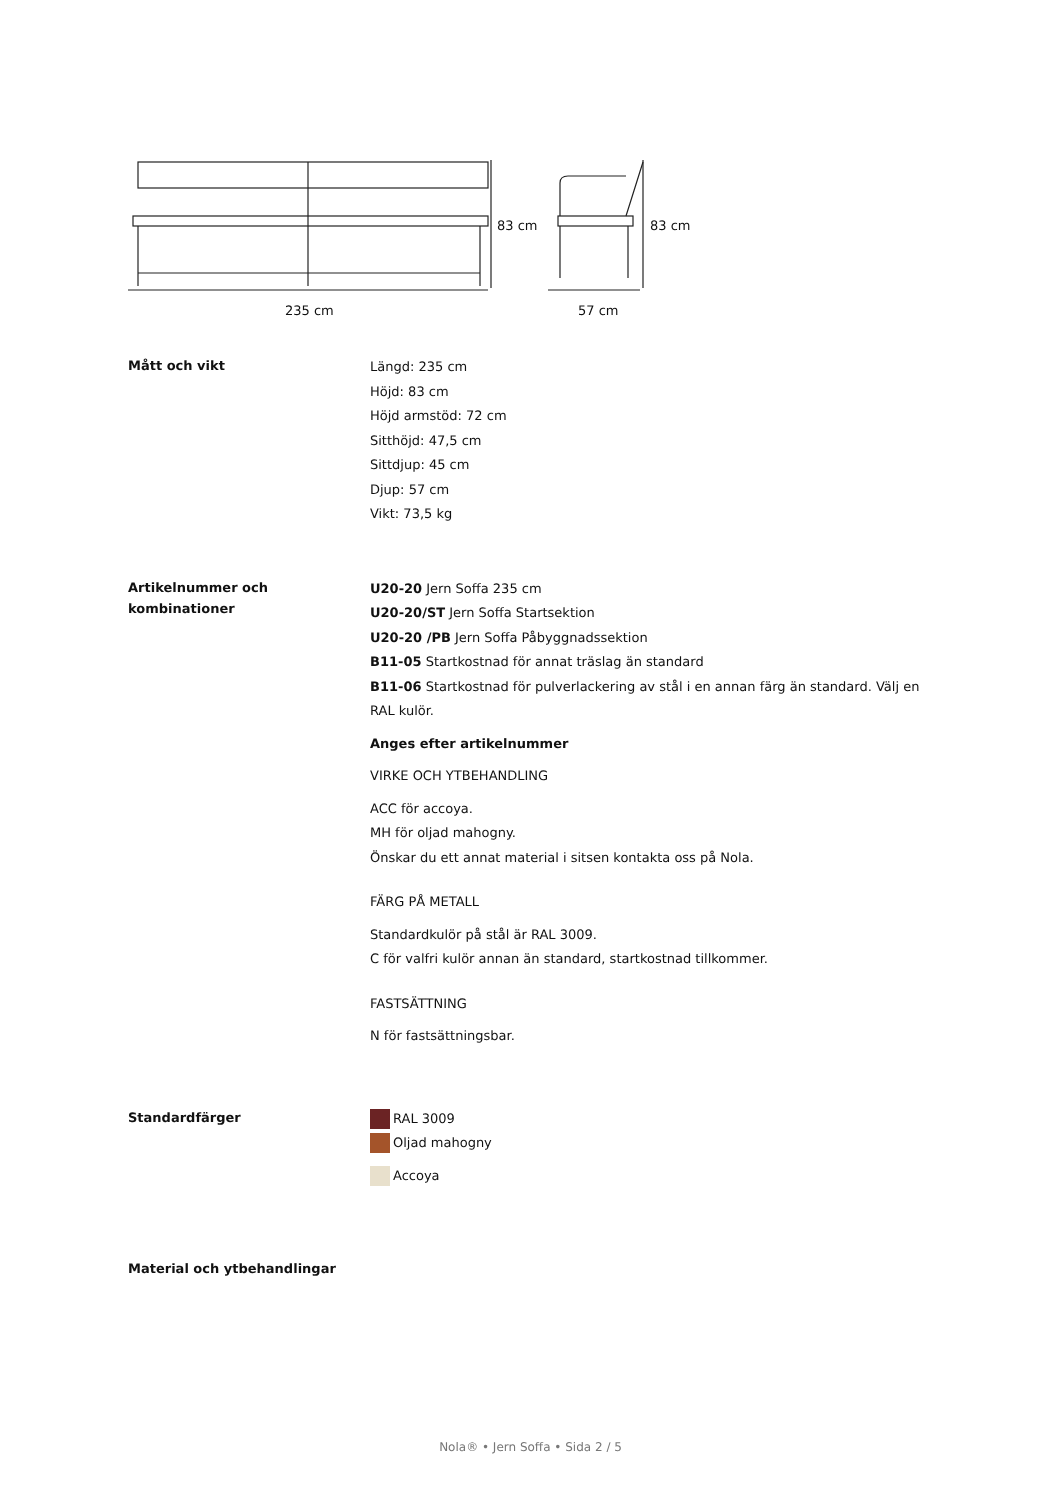83 cm 83 cm
235 cm 57 cm
Mått och vikt
Längd: 235 cm
Höjd: 83 cm
Höjd armstöd: 72 cm
Sitthöjd: 47,5 cm
Sittdjup: 45 cm
Djup: 57 cm
Vikt: 73,5 kg
Artikelnummer och kombinationer
U20-20 Jern Soffa 235 cm
U20-20/ST Jern Soffa Startsektion
U20-20 /PB Jern Soffa Påbyggnadssektion
B11-05 Startkostnad för annat träslag än standard
B11-06 Startkostnad för pulverlackering av stål i en annan färg än standard. Välj en RAL kulör.
Anges efter artikelnummer
VIRKE OCH YTBEHANDLING
ACC för accoya.
MH för oljad mahogny.
Önskar du ett annat material i sitsen kontakta oss på Nola.
FÄRG PÅ METALL
Standardkulör på stål är RAL 3009.
C för valfri kulör annan än standard, startkostnad tillkommer.
FASTSÄTTNING
N för fastsättningsbar.
Standardfärger
RAL 3009
Oljad mahogny
Accoya
Material och ytbehandlingar
Nola® • Jern Soffa • Sida 2 / 5